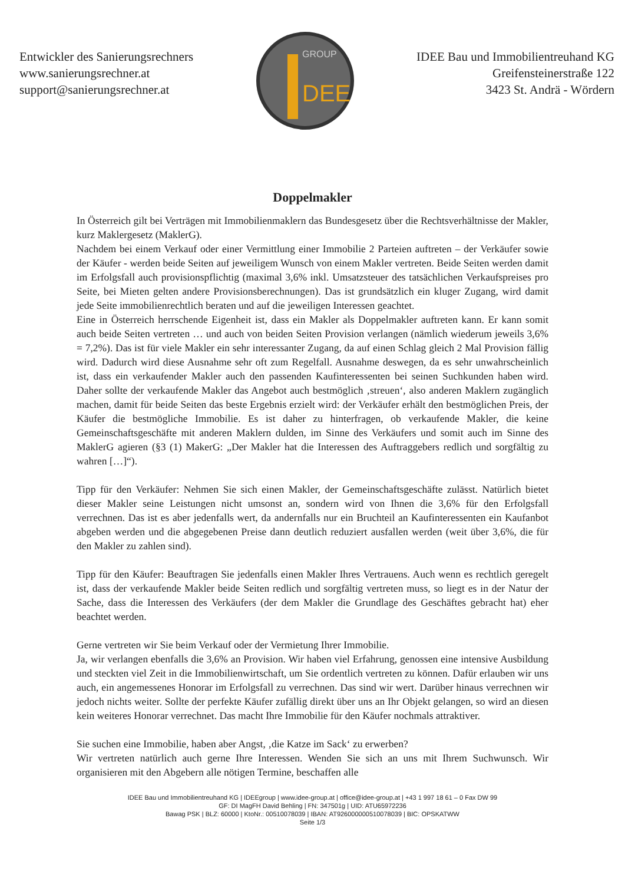Entwickler des Sanierungsrechners
www.sanierungsrechner.at
support@sanierungsrechner.at
DEE
GROUP
IDEE Bau und Immobilientreuhand KG
Greifensteinerstraße 122
3423 St. Andrä - Wördern
Doppelmakler
In Österreich gilt bei Verträgen mit Immobilienmaklern das Bundesgesetz über die Rechtsverhältnisse der Makler, kurz Maklergesetz (MaklerG).
Nachdem bei einem Verkauf oder einer Vermittlung einer Immobilie 2 Parteien auftreten – der Verkäufer sowie der Käufer - werden beide Seiten auf jeweiligem Wunsch von einem Makler vertreten. Beide Seiten werden damit im Erfolgsfall auch provisionspflichtig (maximal 3,6% inkl. Umsatzsteuer des tatsächlichen Verkaufspreises pro Seite, bei Mieten gelten andere Provisionsberechnungen). Das ist grundsätzlich ein kluger Zugang, wird damit jede Seite immobilienrechtlich beraten und auf die jeweiligen Interessen geachtet.
Eine in Österreich herrschende Eigenheit ist, dass ein Makler als Doppelmakler auftreten kann. Er kann somit auch beide Seiten vertreten … und auch von beiden Seiten Provision verlangen (nämlich wiederum jeweils 3,6% = 7,2%). Das ist für viele Makler ein sehr interessanter Zugang, da auf einen Schlag gleich 2 Mal Provision fällig wird. Dadurch wird diese Ausnahme sehr oft zum Regelfall. Ausnahme deswegen, da es sehr unwahrscheinlich ist, dass ein verkaufender Makler auch den passenden Kaufinteressenten bei seinen Suchkunden haben wird. Daher sollte der verkaufende Makler das Angebot auch bestmöglich ‚streuen‘, also anderen Maklern zugänglich machen, damit für beide Seiten das beste Ergebnis erzielt wird: der Verkäufer erhält den bestmöglichen Preis, der Käufer die bestmögliche Immobilie. Es ist daher zu hinterfragen, ob verkaufende Makler, die keine Gemeinschaftsgeschäfte mit anderen Maklern dulden, im Sinne des Verkäufers und somit auch im Sinne des MaklerG agieren (§3 (1) MakerG: „Der Makler hat die Interessen des Auftraggebers redlich und sorgfältig zu wahren […]“).
Tipp für den Verkäufer: Nehmen Sie sich einen Makler, der Gemeinschaftsgeschäfte zulässt. Natürlich bietet dieser Makler seine Leistungen nicht umsonst an, sondern wird von Ihnen die 3,6% für den Erfolgsfall verrechnen. Das ist es aber jedenfalls wert, da andernfalls nur ein Bruchteil an Kaufinteressenten ein Kaufanbot abgeben werden und die abgegebenen Preise dann deutlich reduziert ausfallen werden (weit über 3,6%, die für den Makler zu zahlen sind).
Tipp für den Käufer: Beauftragen Sie jedenfalls einen Makler Ihres Vertrauens. Auch wenn es rechtlich geregelt ist, dass der verkaufende Makler beide Seiten redlich und sorgfältig vertreten muss, so liegt es in der Natur der Sache, dass die Interessen des Verkäufers (der dem Makler die Grundlage des Geschäftes gebracht hat) eher beachtet werden.
Gerne vertreten wir Sie beim Verkauf oder der Vermietung Ihrer Immobilie.
Ja, wir verlangen ebenfalls die 3,6% an Provision. Wir haben viel Erfahrung, genossen eine intensive Ausbildung und steckten viel Zeit in die Immobilienwirtschaft, um Sie ordentlich vertreten zu können. Dafür erlauben wir uns auch, ein angemessenes Honorar im Erfolgsfall zu verrechnen. Das sind wir wert. Darüber hinaus verrechnen wir jedoch nichts weiter. Sollte der perfekte Käufer zufällig direkt über uns an Ihr Objekt gelangen, so wird an diesen kein weiteres Honorar verrechnet. Das macht Ihre Immobilie für den Käufer nochmals attraktiver.
Sie suchen eine Immobilie, haben aber Angst, ‚die Katze im Sack‘ zu erwerben?
Wir vertreten natürlich auch gerne Ihre Interessen. Wenden Sie sich an uns mit Ihrem Suchwunsch. Wir organisieren mit den Abgebern alle nötigen Termine, beschaffen alle
IDEE Bau und Immobilientreuhand KG | IDEEgroup | www.idee-group.at | office@idee-group.at | +43 1 997 18 61 – 0 Fax DW 99
GF: DI MagFH David Behling | FN: 347501g | UID: ATU65972236
Bawag PSK | BLZ: 60000 | KtoNr.: 00510078039 | IBAN: AT926000000510078039 | BIC: OPSKATWW
Seite 1/3